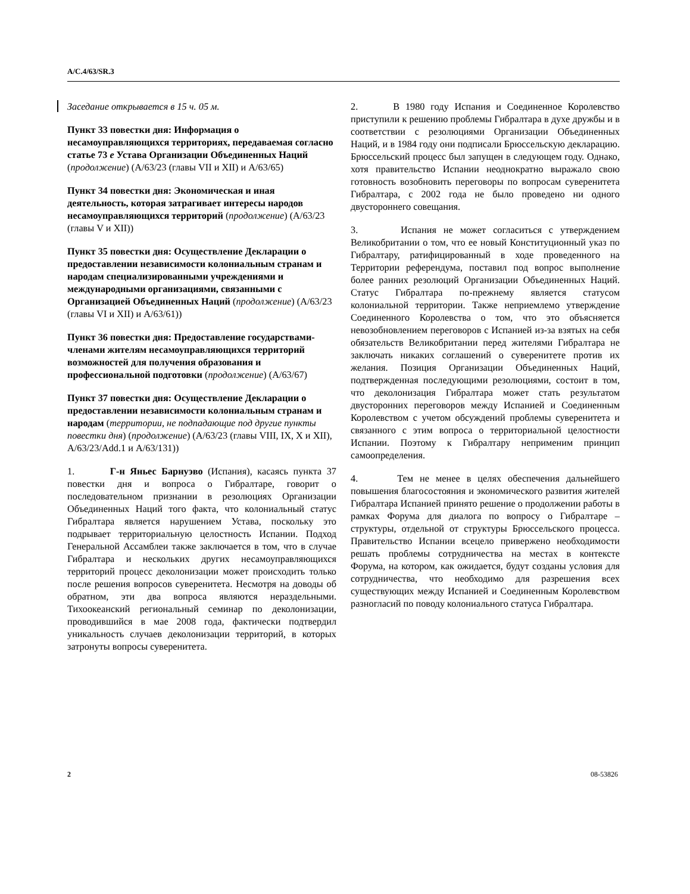A/C.4/63/SR.3
Заседание открывается в 15 ч. 05 м.
Пункт 33 повестки дня: Информация о несамоуправляющихся территориях, передаваемая согласно статье 73 e Устава Организации Объединенных Наций (продолжение) (A/63/23 (главы VII и XII) и A/63/65)
Пункт 34 повестки дня: Экономическая и иная деятельность, которая затрагивает интересы народов несамоуправляющихся территорий (продолжение) (A/63/23 (главы V и XII))
Пункт 35 повестки дня: Осуществление Декларации о предоставлении независимости колониальным странам и народам специализированными учреждениями и международными организациями, связанными с Организацией Объединенных Наций (продолжение) (A/63/23 (главы VI и XII) и A/63/61))
Пункт 36 повестки дня: Предоставление государствами-членами жителям несамоуправляющихся территорий возможностей для получения образования и профессиональной подготовки (продолжение) (A/63/67)
Пункт 37 повестки дня: Осуществление Декларации о предоставлении независимости колониальным странам и народам (территории, не подпадающие под другие пункты повестки дня) (продолжение) (A/63/23 (главы VIII, IX, X и XII), A/63/23/Add.1 и A/63/131))
1. Г-н Яньес Барнуэво (Испания), касаясь пункта 37 повестки дня и вопроса о Гибралтаре, говорит о последовательном признании в резолюциях Организации Объединенных Наций того факта, что колониальный статус Гибралтара является нарушением Устава, поскольку это подрывает территориальную целостность Испании. Подход Генеральной Ассамблеи также заключается в том, что в случае Гибралтара и нескольких других несамоуправляющихся территорий процесс деколонизации может происходить только после решения вопросов суверенитета. Несмотря на доводы об обратном, эти два вопроса являются нераздельными. Тихоокеанский региональный семинар по деколонизации, проводившийся в мае 2008 года, фактически подтвердил уникальность случаев деколонизации территорий, в которых затронуты вопросы суверенитета.
2. В 1980 году Испания и Соединенное Королевство приступили к решению проблемы Гибралтара в духе дружбы и в соответствии с резолюциями Организации Объединенных Наций, и в 1984 году они подписали Брюссельскую декларацию. Брюссельский процесс был запущен в следующем году. Однако, хотя правительство Испании неоднократно выражало свою готовность возобновить переговоры по вопросам суверенитета Гибралтара, с 2002 года не было проведено ни одного двустороннего совещания.
3. Испания не может согласиться с утверждением Великобритании о том, что ее новый Конституционный указ по Гибралтару, ратифицированный в ходе проведенного на Территории референдума, поставил под вопрос выполнение более ранних резолюций Организации Объединенных Наций. Статус Гибралтара по-прежнему является статусом колониальной территории. Также неприемлемо утверждение Соединенного Королевства о том, что это объясняется невозобновлением переговоров с Испанией из-за взятых на себя обязательств Великобритании перед жителями Гибралтара не заключать никаких соглашений о суверенитете против их желания. Позиция Организации Объединенных Наций, подтвержденная последующими резолюциями, состоит в том, что деколонизация Гибралтара может стать результатом двусторонних переговоров между Испанией и Соединенным Королевством с учетом обсуждений проблемы суверенитета и связанного с этим вопроса о территориальной целостности Испании. Поэтому к Гибралтару неприменим принцип самоопределения.
4. Тем не менее в целях обеспечения дальнейшего повышения благосостояния и экономического развития жителей Гибралтара Испанией принято решение о продолжении работы в рамках Форума для диалога по вопросу о Гибралтаре – структуры, отдельной от структуры Брюссельского процесса. Правительство Испании всецело привержено необходимости решать проблемы сотрудничества на местах в контексте Форума, на котором, как ожидается, будут созданы условия для сотрудничества, что необходимо для разрешения всех существующих между Испанией и Соединенным Королевством разногласий по поводу колониального статуса Гибралтара.
2 08-53826